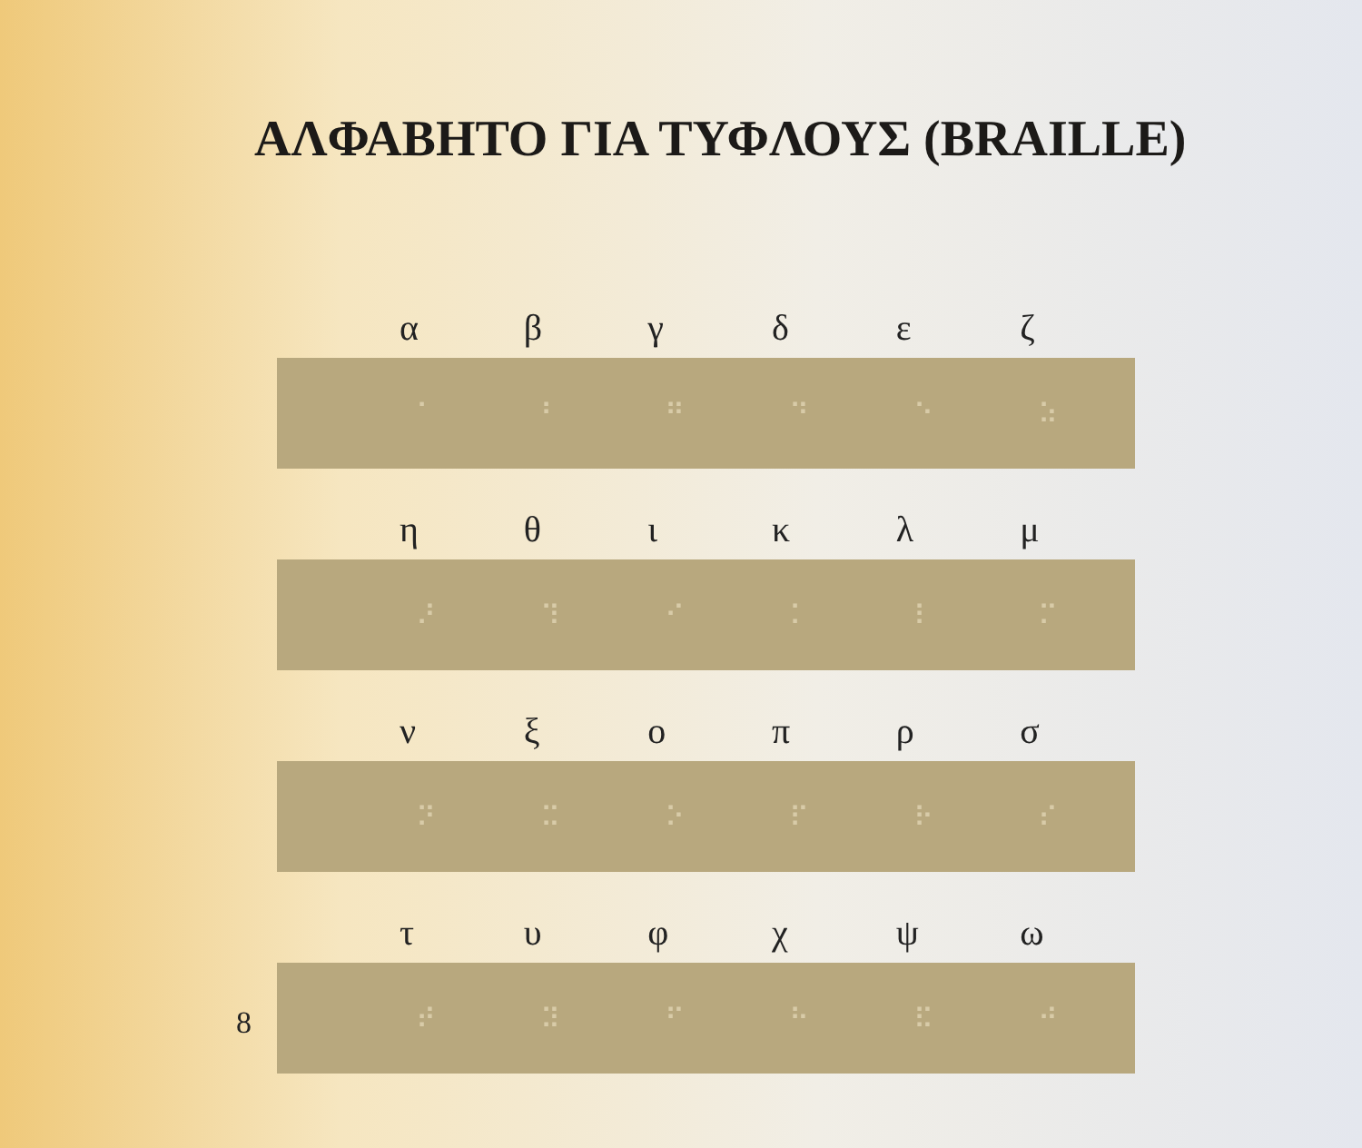ΑΛΦΑΒΗΤΟ ΓΙΑ ΤΥΦΛΟΥΣ (BRAILLE)
αβγδεζ
⠁ ⠃ ⠛ ⠙ ⠑ ⠵
ηθικλμ
⠜ ⠹ ⠊ ⠅ ⠇ ⠍
νξοπρσ
⠝ ⠭ ⠕ ⠏ ⠗ ⠎
τυφχψω
8
⠞ ⠽ ⠋ ⠓ ⠯ ⠚